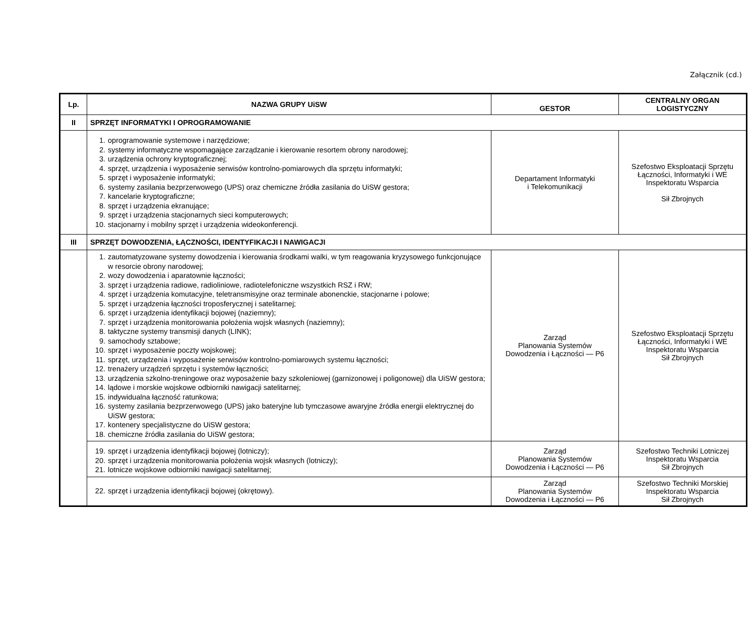Załącznik (cd.)
| Lp. | NAZWA GRUPY UiSW | GESTOR | CENTRALNY ORGAN LOGISTYCZNY |
| --- | --- | --- | --- |
| II | SPRZĘT INFORMATYKI I OPROGRAMOWANIE | | |
| | 1. oprogramowanie systemowe i narzędziowe; 2. systemy informatyczne wspomagające zarządzanie i kierowanie resortem obrony narodowej; 3. urządzenia ochrony kryptograficznej; 4. sprzęt, urządzenia i wyposażenie serwisów kontrolno-pomiarowych dla sprzętu informatyki; 5. sprzęt i wyposażenie informatyki; 6. systemy zasilania bezprzerwowego (UPS) oraz chemiczne źródła zasilania do UiSW gestora; 7. kancelarie kryptograficzne; 8. sprzęt i urządzenia ekranujące; 9. sprzęt i urządzenia stacjonarnych sieci komputerowych; 10. stacjonarny i mobilny sprzęt i urządzenia wideokonferencji. | Departament Informatyki i Telekomunikacji | Szefostwo Eksploatacji Sprzętu Łączności, Informatyki i WE Inspektoratu Wsparcia Sił Zbrojnych |
| III | SPRZĘT DOWODZENIA, ŁĄCZNOŚCI, IDENTYFIKACJI I NAWIGACJI | | |
| | 1. zautomatyzowane systemy dowodzenia i kierowania środkami walki, w tym reagowania kryzysowego funkcjonujące w resorcie obrony narodowej; 2. wozy dowodzenia i aparatownie łączności; 3. sprzęt i urządzenia radiowe, radioliniowe, radiotelefoniczne wszystkich RSZ i RW; 4. sprzęt i urządzenia komutacyjne, teletransmisyjne oraz terminale abonenckie, stacjonarne i polowe; 5. sprzęt i urządzenia łączności troposferycznej i satelitarnej; 6. sprzęt i urządzenia identyfikacji bojowej (naziemny); 7. sprzęt i urządzenia monitorowania położenia wojsk własnych (naziemny); 8. taktyczne systemy transmisji danych (LINK); 9. samochody sztabowe; 10. sprzęt i wyposażenie poczty wojskowej; 11. sprzęt, urządzenia i wyposażenie serwisów kontrolno-pomiarowych systemu łączności; 12. trenażery urządzeń sprzętu i systemów łączności; 13. urządzenia szkolno-treningowe oraz wyposażenie bazy szkoleniowej (garnizonowej i poligonowej) dla UiSW gestora; 14. lądowe i morskie wojskowe odbiorniki nawigacji satelitarnej; 15. indywidualna łączność ratunkowa; 16. systemy zasilania bezprzerwowego (UPS) jako bateryjne lub tymczasowe awaryjne źródła energii elektrycznej do UiSW gestora; 17. kontenery specjalistyczne do UiSW gestora; 18. chemiczne źródła zasilania do UiSW gestora; | Zarząd Planowania Systemów Dowodzenia i Łączności — P6 | Szefostwo Eksploatacji Sprzętu Łączności, Informatyki i WE Inspektoratu Wsparcia Sił Zbrojnych |
| | 19. sprzęt i urządzenia identyfikacji bojowej (lotniczy); 20. sprzęt i urządzenia monitorowania położenia wojsk własnych (lotniczy); 21. lotnicze wojskowe odbiorniki nawigacji satelitarnej; | Zarząd Planowania Systemów Dowodzenia i Łączności — P6 | Szefostwo Techniki Lotniczej Inspektoratu Wsparcia Sił Zbrojnych |
| | 22. sprzęt i urządzenia identyfikacji bojowej (okrętowy). | Zarząd Planowania Systemów Dowodzenia i Łączności — P6 | Szefostwo Techniki Morskiej Inspektoratu Wsparcia Sił Zbrojnych |